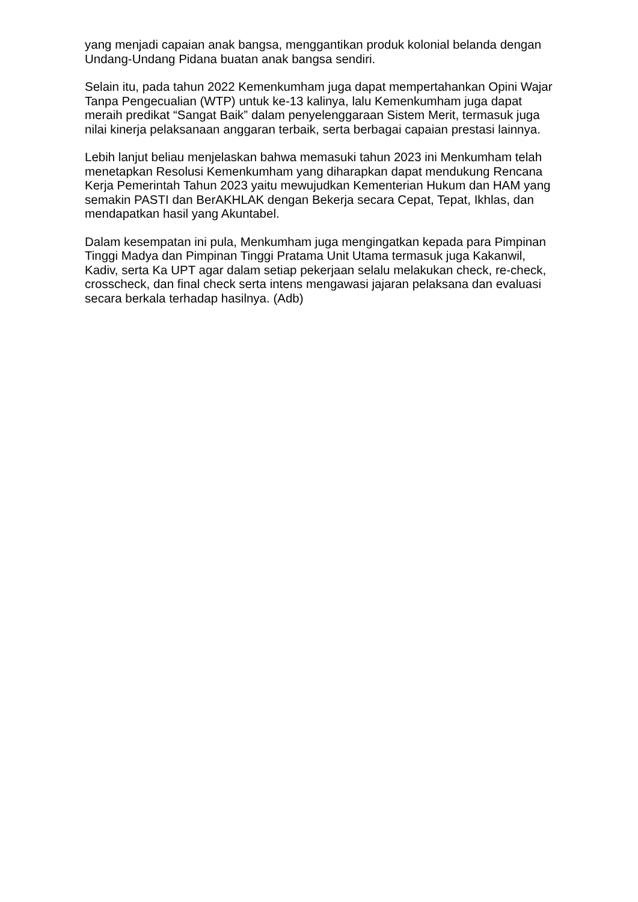yang menjadi capaian anak bangsa, menggantikan produk kolonial belanda dengan Undang-Undang Pidana buatan anak bangsa sendiri.
Selain itu, pada tahun 2022 Kemenkumham juga dapat mempertahankan Opini Wajar Tanpa Pengecualian (WTP) untuk ke-13 kalinya, lalu Kemenkumham juga dapat meraih predikat “Sangat Baik” dalam penyelenggaraan Sistem Merit, termasuk juga nilai kinerja pelaksanaan anggaran terbaik, serta berbagai capaian prestasi lainnya.
Lebih lanjut beliau menjelaskan bahwa memasuki tahun 2023 ini Menkumham telah menetapkan Resolusi Kemenkumham yang diharapkan dapat mendukung Rencana Kerja Pemerintah Tahun 2023 yaitu mewujudkan Kementerian Hukum dan HAM yang semakin PASTI dan BerAKHLAK dengan Bekerja secara Cepat, Tepat, Ikhlas, dan mendapatkan hasil yang Akuntabel.
Dalam kesempatan ini pula, Menkumham juga mengingatkan kepada para Pimpinan Tinggi Madya dan Pimpinan Tinggi Pratama Unit Utama termasuk juga Kakanwil, Kadiv, serta Ka UPT agar dalam setiap pekerjaan selalu melakukan check, re-check, crosscheck, dan final check serta intens mengawasi jajaran pelaksana dan evaluasi secara berkala terhadap hasilnya. (Adb)